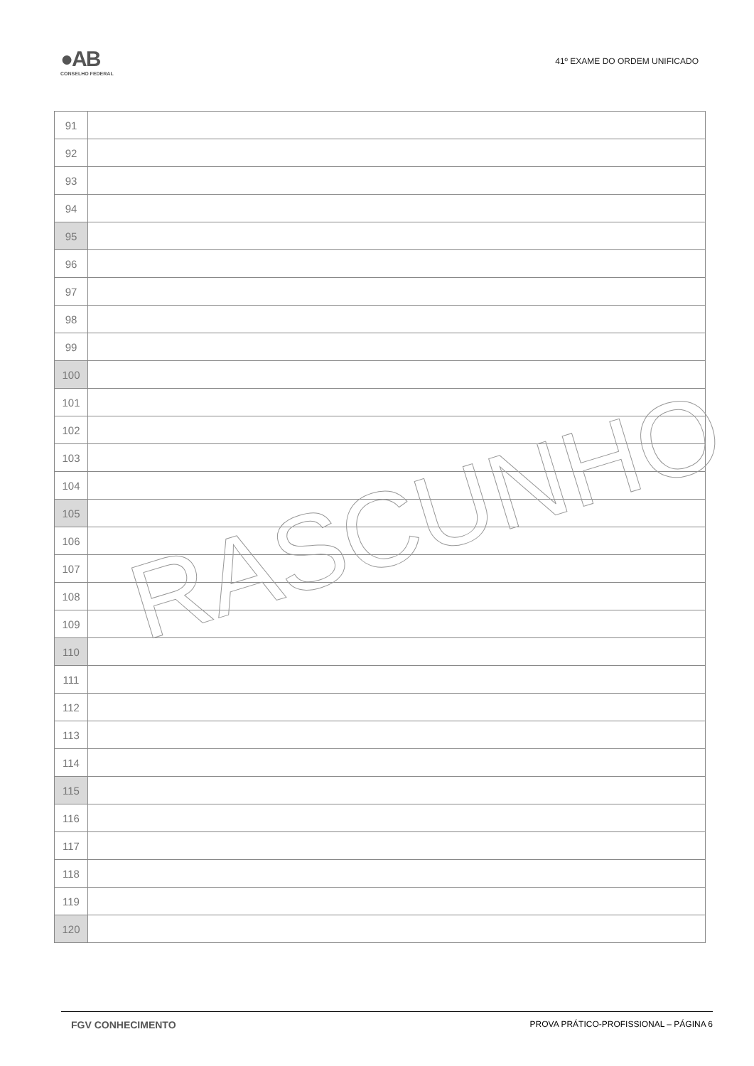●AB
CONSELHO FEDERAL
41º EXAME DO ORDEM UNIFICADO
| 91 | |
| 92 | |
| 93 | |
| 94 | |
| 95 | |
| 96 | |
| 97 | |
| 98 | |
| 99 | |
| 100 | |
| 101 | |
| 102 | |
| 103 | |
| 104 | |
| 105 | |
| 106 | |
| 107 | |
| 108 | |
| 109 | |
| 110 | |
| 111 | |
| 112 | |
| 113 | |
| 114 | |
| 115 | |
| 116 | |
| 117 | |
| 118 | |
| 119 | |
| 120 | |
RASCUNHO
FGV CONHECIMENTO PROVA PRÁTICO-PROFISSIONAL – PÁGINA 6